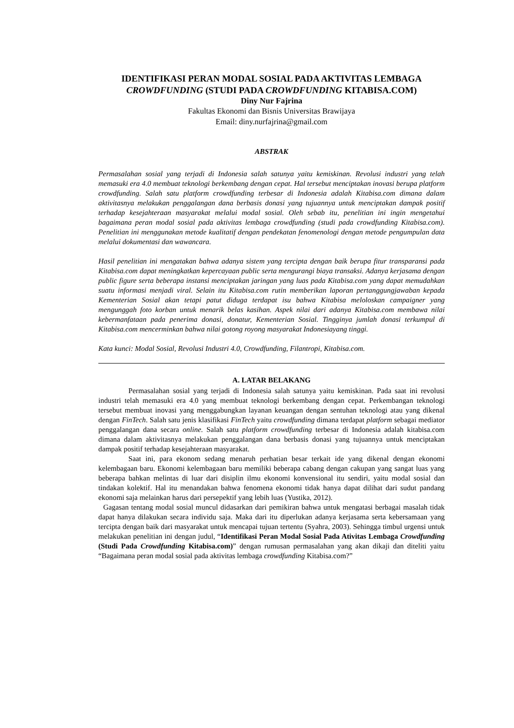IDENTIFIKASI PERAN MODAL SOSIAL PADA AKTIVITAS LEMBAGA
CROWDFUNDING (STUDI PADA CROWDFUNDING KITABISA.COM)
Diny Nur Fajrina
Fakultas Ekonomi dan Bisnis Universitas Brawijaya
Email: diny.nurfajrina@gmail.com
ABSTRAK
Permasalahan sosial yang terjadi di Indonesia salah satunya yaitu kemiskinan. Revolusi industri yang telah memasuki era 4.0 membuat teknologi berkembang dengan cepat. Hal tersebut menciptakan inovasi berupa platform crowdfunding. Salah satu platform crowdfunding terbesar di Indonesia adalah Kitabisa.com dimana dalam aktivitasnya melakukan penggalangan dana berbasis donasi yang tujuannya untuk menciptakan dampak positif terhadap kesejahteraan masyarakat melalui modal sosial. Oleh sebab itu, penelitian ini ingin mengetahui bagaimana peran modal sosial pada aktivitas lembaga crowdfunding (studi pada crowdfunding Kitabisa.com). Penelitian ini menggunakan metode kualitatif dengan pendekatan fenomenologi dengan metode pengumpulan data melalui dokumentasi dan wawancara.
Hasil penelitian ini mengatakan bahwa adanya sistem yang tercipta dengan baik berupa fitur transparansi pada Kitabisa.com dapat meningkatkan kepercayaan public serta mengurangi biaya transaksi. Adanya kerjasama dengan public figure serta beberapa instansi menciptakan jaringan yang luas pada Kitabisa.com yang dapat memudahkan suatu informasi menjadi viral. Selain itu Kitabisa.com rutin memberikan laporan pertanggungjawaban kepada Kementerian Sosial akan tetapi patut diduga terdapat isu bahwa Kitabisa meloloskan campaigner yang mengunggah foto korban untuk menarik belas kasihan. Aspek nilai dari adanya Kitabisa.com membawa nilai kebermanfataan pada penerima donasi, donatur, Kementerian Sosial. Tingginya jumlah donasi terkumpul di Kitabisa.com mencerminkan bahwa nilai gotong royong masyarakat Indonesiayang tinggi.
Kata kunci: Modal Sosial, Revolusi Industri 4.0, Crowdfunding, Filantropi, Kitabisa.com.
A. LATAR BELAKANG
Permasalahan sosial yang terjadi di Indonesia salah satunya yaitu kemiskinan. Pada saat ini revolusi industri telah memasuki era 4.0 yang membuat teknologi berkembang dengan cepat. Perkembangan teknologi tersebut membuat inovasi yang menggabungkan layanan keuangan dengan sentuhan teknologi atau yang dikenal dengan FinTech. Salah satu jenis klasifikasi FinTech yaitu crowdfunding dimana terdapat platform sebagai mediator penggalangan dana secara online. Salah satu platform crowdfunding terbesar di Indonesia adalah kitabisa.com dimana dalam aktivitasnya melakukan penggalangan dana berbasis donasi yang tujuannya untuk menciptakan dampak positif terhadap kesejahteraan masyarakat.
Saat ini, para ekonom sedang menaruh perhatian besar terkait ide yang dikenal dengan ekonomi kelembagaan baru. Ekonomi kelembagaan baru memiliki beberapa cabang dengan cakupan yang sangat luas yang beberapa bahkan melintas di luar dari disiplin ilmu ekonomi konvensional itu sendiri, yaitu modal sosial dan tindakan kolektif. Hal itu menandakan bahwa fenomena ekonomi tidak hanya dapat dilihat dari sudut pandang ekonomi saja melainkan harus dari persepektif yang lebih luas (Yustika, 2012).
Gagasan tentang modal sosial muncul didasarkan dari pemikiran bahwa untuk mengatasi berbagai masalah tidak dapat hanya dilakukan secara individu saja. Maka dari itu diperlukan adanya kerjasama serta kebersamaan yang tercipta dengan baik dari masyarakat untuk mencapai tujuan tertentu (Syahra, 2003). Sehingga timbul urgensi untuk melakukan penelitian ini dengan judul, “Identifikasi Peran Modal Sosial Pada Ativitas Lembaga Crowdfunding (Studi Pada Crowdfunding Kitabisa.com)” dengan rumusan permasalahan yang akan dikaji dan diteliti yaitu “Bagaimana peran modal sosial pada aktivitas lembaga crowdfunding Kitabisa.com?”